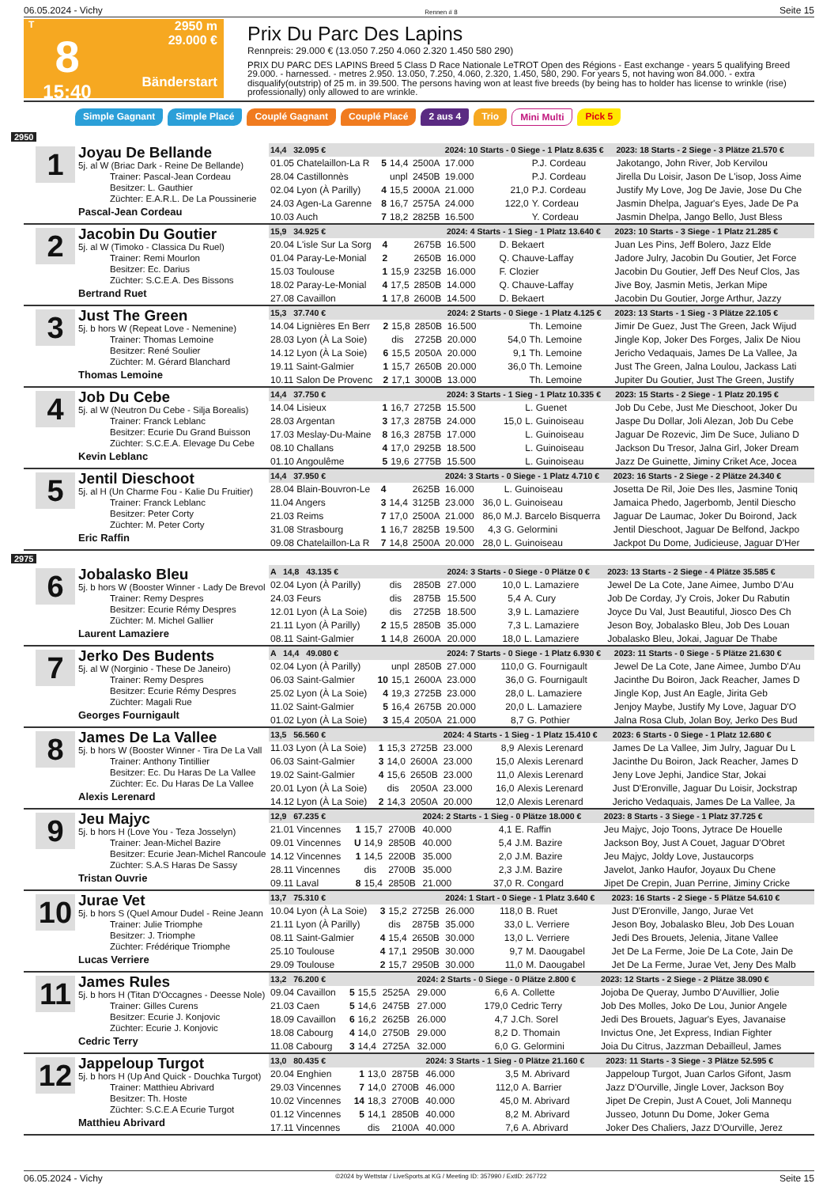06.05.2024 - Vichy Rennen # 8 Seite 15
T
8
15:40
2950 m
29.000 €
Bänderstart
Prix Du Parc Des Lapins
Rennpreis: 29.000 € (13.050 7.250 4.060 2.320 1.450 580 290)
PRIX DU PARC DES LAPINS Breed 5 Class D Race Nationale LeTROT Open des Régions - East exchange - years 5 qualifying Breed 29.000. - harnessed. - metres 2.950. 13.050, 7.250, 4.060, 2.320, 1.450, 580, 290. For years 5, not having won 84.000. - extra disqualify(outstrip) of 25 m. in 39.500. The persons having won at least five breeds (by being has to holder has license to wrinkle (rise) professionally) only allowed to are wrinkle.
Simple Gagnant Simple Placé Couplé Gagnant Couplé Placé 2 aus 4 Trio Mini Multi Pick 5
2950
1
Joyau De Bellande
5j. al W (Briac Dark - Reine De Bellande)
Trainer: Pascal-Jean Cordeau
Besitzer: L. Gauthier
Züchter: E.A.R.L. De La Poussinerie
Pascal-Jean Cordeau
| 14,4 32.095 € | | | | 2024: 10 Starts - 0 Siege - 1 Platz 8.635 € | | | 2023: 18 Starts - 2 Siege - 3 Plätze 21.570 € |
| 01.05 Chatelaillon-La R | 5 | 14,4 | 2500A | 17.000 | | P.J. Cordeau | Jakotango, John River, Job Kervilou |
| 28.04 Castillonnès | | unpl | 2450B | 19.000 | | P.J. Cordeau | Jirella Du Loisir, Jason De L'isop, Joss Aime |
| 02.04 Lyon (À Parilly) | 4 | 15,5 | 2000A | 21.000 | 21,0 | P.J. Cordeau | Justify My Love, Jog De Javie, Jose Du Che |
| 24.03 Agen-La Garenne | 8 | 16,7 | 2575A | 24.000 | 122,0 | Y. Cordeau | Jasmin Dhelpa, Jaguar's Eyes, Jade De Pa |
| 10.03 Auch | 7 | 18,2 | 2825B | 16.500 | | Y. Cordeau | Jasmin Dhelpa, Jango Bello, Just Bless |
2
Jacobin Du Goutier
5j. al W (Timoko - Classica Du Ruel)
Trainer: Remi Mourlon
Besitzer: Ec. Darius
Züchter: S.C.E.A. Des Bissons
Bertrand Ruet
| 15,9 34.925 € | | | | 2024: 4 Starts - 1 Sieg - 1 Platz 13.640 € | | | 2023: 10 Starts - 3 Siege - 1 Platz 21.285 € |
| 20.04 L'isle Sur La Sorg | 4 | | 2675B | 16.500 | | D. Bekaert | Juan Les Pins, Jeff Bolero, Jazz Elde |
| 01.04 Paray-Le-Monial | 2 | | 2650B | 16.000 | | Q. Chauve-Laffay | Jadore Julry, Jacobin Du Goutier, Jet Force |
| 15.03 Toulouse | 1 | 15,9 | 2325B | 16.000 | | F. Clozier | Jacobin Du Goutier, Jeff Des Neuf Clos, Jas |
| 18.02 Paray-Le-Monial | 4 | 17,5 | 2850B | 14.000 | | Q. Chauve-Laffay | Jive Boy, Jasmin Metis, Jerkan Mipe |
| 27.08 Cavaillon | 1 | 17,8 | 2600B | 14.500 | | D. Bekaert | Jacobin Du Goutier, Jorge Arthur, Jazzy |
3
Just The Green
5j. b hors W (Repeat Love - Nemenine)
Trainer: Thomas Lemoine
Besitzer: René Soulier
Züchter: M. Gérard Blanchard
Thomas Lemoine
| 15,3 37.740 € | | | | 2024: 2 Starts - 0 Siege - 1 Platz 4.125 € | | | 2023: 13 Starts - 1 Sieg - 3 Plätze 22.105 € |
| 14.04 Lignières En Berr | 2 | 15,8 | 2850B | 16.500 | | Th. Lemoine | Jimir De Guez, Just The Green, Jack Wijud |
| 28.03 Lyon (À La Soie) | | dis | 2725B | 20.000 | 54,0 | Th. Lemoine | Jingle Kop, Joker Des Forges, Jalix De Niou |
| 14.12 Lyon (À La Soie) | 6 | 15,5 | 2050A | 20.000 | 9,1 | Th. Lemoine | Jericho Vedaquais, James De La Vallee, Ja |
| 19.11 Saint-Galmier | 1 | 15,7 | 2650B | 20.000 | 36,0 | Th. Lemoine | Just The Green, Jalna Loulou, Jackass Lati |
| 10.11 Salon De Provenc | 2 | 17,1 | 3000B | 13.000 | | Th. Lemoine | Jupiter Du Goutier, Just The Green, Justify |
4
Job Du Cebe
5j. al W (Neutron Du Cebe - Silja Borealis)
Trainer: Franck Leblanc
Besitzer: Ecurie Du Grand Buisson
Züchter: S.C.E.A. Elevage Du Cebe
Kevin Leblanc
| 14,4 37.750 € | | | | 2024: 3 Starts - 1 Sieg - 1 Platz 10.335 € | | | 2023: 15 Starts - 2 Siege - 1 Platz 20.195 € |
| 14.04 Lisieux | 1 | 16,7 | 2725B | 15.500 | | L. Guenet | Job Du Cebe, Just Me Dieschoot, Joker Du |
| 28.03 Argentan | 3 | 17,3 | 2875B | 24.000 | 15,0 | L. Guinoiseau | Jaspe Du Dollar, Joli Alezan, Job Du Cebe |
| 17.03 Meslay-Du-Maine | 8 | 16,3 | 2875B | 17.000 | | L. Guinoiseau | Jaguar De Rozevic, Jim De Suce, Juliano D |
| 08.10 Challans | 4 | 17,0 | 2925B | 18.500 | | L. Guinoiseau | Jackson Du Tresor, Jalna Girl, Joker Dream |
| 01.10 Angoulême | 5 | 19,6 | 2775B | 15.500 | | L. Guinoiseau | Jazz De Guinette, Jiminy Criket Ace, Jocea |
5
Jentil Dieschoot
5j. al H (Un Charme Fou - Kalie Du Fruitier)
Trainer: Franck Leblanc
Besitzer: Peter Corty
Züchter: M. Peter Corty
Eric Raffin
| 14,4 37.950 € | | | | 2024: 3 Starts - 0 Siege - 1 Platz 4.710 € | | | 2023: 16 Starts - 2 Siege - 2 Plätze 24.340 € |
| 28.04 Blain-Bouvron-Le | 4 | | 2625B | 16.000 | | L. Guinoiseau | Josetta De Ril, Joie Des Iles, Jasmine Toniq |
| 11.04 Angers | 3 | 14,4 | 3125B | 23.000 | 36,0 | L. Guinoiseau | Jamaica Phedo, Jagerbomb, Jentil Diescho |
| 21.03 Reims | 7 | 17,0 | 2500A | 21.000 | 86,0 | M.J. Barcelo Bisquerra | Jaguar De Laumac, Joker Du Boirond, Jack |
| 31.08 Strasbourg | 1 | 16,7 | 2825B | 19.500 | 4,3 | G. Gelormini | Jentil Dieschoot, Jaguar De Belfond, Jackpo |
| 09.08 Chatelaillon-La R | 7 | 14,8 | 2500A | 20.000 | 28,0 | L. Guinoiseau | Jackpot Du Dome, Judicieuse, Jaguar D'Her |
2975
6
Jobalasko Bleu
5j. b hors W (Booster Winner - Lady De Brevol
Trainer: Remy Despres
Besitzer: Ecurie Rémy Despres
Züchter: M. Michel Gallier
Laurent Lamaziere
| A 14,8 43.135 € | | | | 2024: 3 Starts - 0 Siege - 0 Plätze 0 € | | | 2023: 13 Starts - 2 Siege - 4 Plätze 35.585 € |
| 02.04 Lyon (À Parilly) | | dis | 2850B | 27.000 | 10,0 | L. Lamaziere | Jewel De La Cote, Jane Aimee, Jumbo D'Au |
| 24.03 Feurs | | dis | 2875B | 15.500 | 5,4 | A. Cury | Job De Corday, J'y Crois, Joker Du Rabutin |
| 12.01 Lyon (À La Soie) | | dis | 2725B | 18.500 | 3,9 | L. Lamaziere | Joyce Du Val, Just Beautiful, Jiosco Des Ch |
| 21.11 Lyon (À Parilly) | 2 | 15,5 | 2850B | 35.000 | 7,3 | L. Lamaziere | Jeson Boy, Jobalasko Bleu, Job Des Louan |
| 08.11 Saint-Galmier | 1 | 14,8 | 2600A | 20.000 | 18,0 | L. Lamaziere | Jobalasko Bleu, Jokai, Jaguar De Thabe |
7
Jerko Des Budents
5j. al W (Norginio - These De Janeiro)
Trainer: Remy Despres
Besitzer: Ecurie Rémy Despres
Züchter: Magali Rue
Georges Fournigault
| A 14,4 49.080 € | | | | 2024: 7 Starts - 0 Siege - 1 Platz 6.930 € | | | 2023: 11 Starts - 0 Siege - 5 Plätze 21.630 € |
| 02.04 Lyon (À Parilly) | | unpl | 2850B | 27.000 | 110,0 | G. Fournigault | Jewel De La Cote, Jane Aimee, Jumbo D'Au |
| 06.03 Saint-Galmier | 10 | 15,1 | 2600A | 23.000 | 36,0 | G. Fournigault | Jacinthe Du Boiron, Jack Reacher, James D |
| 25.02 Lyon (À La Soie) | 4 | 19,3 | 2725B | 23.000 | 28,0 | L. Lamaziere | Jingle Kop, Just An Eagle, Jirita Geb |
| 11.02 Saint-Galmier | 5 | 16,4 | 2675B | 20.000 | 20,0 | L. Lamaziere | Jenjoy Maybe, Justify My Love, Jaguar D'O |
| 01.02 Lyon (À La Soie) | 3 | 15,4 | 2050A | 21.000 | 8,7 | G. Pothier | Jalna Rosa Club, Jolan Boy, Jerko Des Bud |
8
James De La Vallee
5j. b hors W (Booster Winner - Tira De La Vall
Trainer: Anthony Tintillier
Besitzer: Ec. Du Haras De La Vallee
Züchter: Ec. Du Haras De La Vallee
Alexis Lerenard
| 13,5 56.560 € | | | | 2024: 4 Starts - 1 Sieg - 1 Platz 15.410 € | | | 2023: 6 Starts - 0 Siege - 1 Platz 12.680 € |
| 11.03 Lyon (À La Soie) | 1 | 15,3 | 2725B | 23.000 | 8,9 | Alexis Lerenard | James De La Vallee, Jim Julry, Jaguar Du L |
| 06.03 Saint-Galmier | 3 | 14,0 | 2600A | 23.000 | 15,0 | Alexis Lerenard | Jacinthe Du Boiron, Jack Reacher, James D |
| 19.02 Saint-Galmier | 4 | 15,6 | 2650B | 23.000 | 11,0 | Alexis Lerenard | Jeny Love Jephi, Jandice Star, Jokai |
| 20.01 Lyon (À La Soie) | | dis | 2050A | 23.000 | 16,0 | Alexis Lerenard | Just D'Eronville, Jaguar Du Loisir, Jockstrap |
| 14.12 Lyon (À La Soie) | 2 | 14,3 | 2050A | 20.000 | 12,0 | Alexis Lerenard | Jericho Vedaquais, James De La Vallee, Ja |
9
Jeu Majyc
5j. b hors H (Love You - Teza Josselyn)
Trainer: Jean-Michel Bazire
Besitzer: Ecurie Jean-Michel Rancoule
Züchter: S.A.S Haras De Sassy
Tristan Ouvrie
| 12,9 67.235 € | | | | 2024: 2 Starts - 1 Sieg - 0 Plätze 18.000 € | | | 2023: 8 Starts - 3 Siege - 1 Platz 37.725 € |
| 21.01 Vincennes | 1 | 15,7 | 2700B | 40.000 | 4,1 | E. Raffin | Jeu Majyc, Jojo Toons, Jytrace De Houelle |
| 09.01 Vincennes | U | 14,9 | 2850B | 40.000 | 5,4 | J.M. Bazire | Jackson Boy, Just A Couet, Jaguar D'Obret |
| 14.12 Vincennes | 1 | 14,5 | 2200B | 35.000 | 2,0 | J.M. Bazire | Jeu Majyc, Joldy Love, Justaucorps |
| 28.11 Vincennes | | dis | 2700B | 35.000 | 2,3 | J.M. Bazire | Javelot, Janko Haufor, Joyaux Du Chene |
| 09.11 Laval | 8 | 15,4 | 2850B | 21.000 | 37,0 | R. Congard | Jipet De Crepin, Juan Perrine, Jiminy Cricke |
10
Jurae Vet
5j. b hors S (Quel Amour Dudel - Reine Jeann
Trainer: Julie Triomphe
Besitzer: J. Triomphe
Züchter: Frédérique Triomphe
Lucas Verriere
| 13,7 75.310 € | | | | 2024: 1 Start - 0 Siege - 1 Platz 3.640 € | | | 2023: 16 Starts - 2 Siege - 5 Plätze 54.610 € |
| 10.04 Lyon (À La Soie) | 3 | 15,2 | 2725B | 26.000 | 118,0 | B. Ruet | Just D'Eronville, Jango, Jurae Vet |
| 21.11 Lyon (À Parilly) | | dis | 2875B | 35.000 | 33,0 | L. Verriere | Jeson Boy, Jobalasko Bleu, Job Des Louan |
| 08.11 Saint-Galmier | 4 | 15,4 | 2650B | 30.000 | 13,0 | L. Verriere | Jedi Des Brouets, Jelenia, Jitane Vallee |
| 25.10 Toulouse | 4 | 17,1 | 2950B | 30.000 | 9,7 | M. Daougabel | Jet De La Ferme, Joie De La Cote, Jain De |
| 29.09 Toulouse | 2 | 15,7 | 2950B | 30.000 | 11,0 | M. Daougabel | Jet De La Ferme, Jurae Vet, Jeny Des Malb |
11
James Rules
5j. b hors H (Titan D'Occagnes - Deesse Nole)
Trainer: Gilles Curens
Besitzer: Ecurie J. Konjovic
Züchter: Ecurie J. Konjovic
Cedric Terry
| 13,2 76.200 € | | | | 2024: 2 Starts - 0 Siege - 0 Plätze 2.800 € | | | 2023: 12 Starts - 2 Siege - 2 Plätze 38.090 € |
| 09.04 Cavaillon | 5 | 15,5 | 2525A | 29.000 | 6,6 | A. Collette | Jojoba De Queray, Jumbo D'Auvillier, Jolie |
| 21.03 Caen | 5 | 14,6 | 2475B | 27.000 | 179,0 | Cedric Terry | Job Des Molles, Joko De Lou, Junior Angele |
| 18.09 Cavaillon | 6 | 16,2 | 2625B | 26.000 | 4,7 | J.Ch. Sorel | Jedi Des Brouets, Jaguar's Eyes, Javanaise |
| 18.08 Cabourg | 4 | 14,0 | 2750B | 29.000 | 8,2 | D. Thomain | Invictus One, Jet Express, Indian Fighter |
| 11.08 Cabourg | 3 | 14,4 | 2725A | 32.000 | 6,0 | G. Gelormini | Joia Du Citrus, Jazzman Debailleul, James |
12
Jappeloup Turgot
5j. b hors H (Up And Quick - Douchka Turgot)
Trainer: Matthieu Abrivard
Besitzer: Th. Hoste
Züchter: S.C.E.A Ecurie Turgot
Matthieu Abrivard
| 13,0 80.435 € | | | | 2024: 3 Starts - 1 Sieg - 0 Plätze 21.160 € | | | 2023: 11 Starts - 3 Siege - 3 Plätze 52.595 € |
| 20.04 Enghien | 1 | 13,0 | 2875B | 46.000 | 3,5 | M. Abrivard | Jappeloup Turgot, Juan Carlos Gifont, Jasm |
| 29.03 Vincennes | 7 | 14,0 | 2700B | 46.000 | 112,0 | A. Barrier | Jazz D'Ourville, Jingle Lover, Jackson Boy |
| 10.02 Vincennes | 14 | 18,3 | 2700B | 40.000 | 45,0 | M. Abrivard | Jipet De Crepin, Just A Couet, Joli Mannequ |
| 01.12 Vincennes | 5 | 14,1 | 2850B | 40.000 | 8,2 | M. Abrivard | Jusseo, Jotunn Du Dome, Joker Gema |
| 17.11 Vincennes | | dis | 2100A | 40.000 | 7,6 | A. Abrivard | Joker Des Chaliers, Jazz D'Ourville, Jerez |
06.05.2024 - Vichy ©2024 by Wettstar / LiveSports.at KG / Meeting ID: 357990 / ExtID: 267722 Seite 15